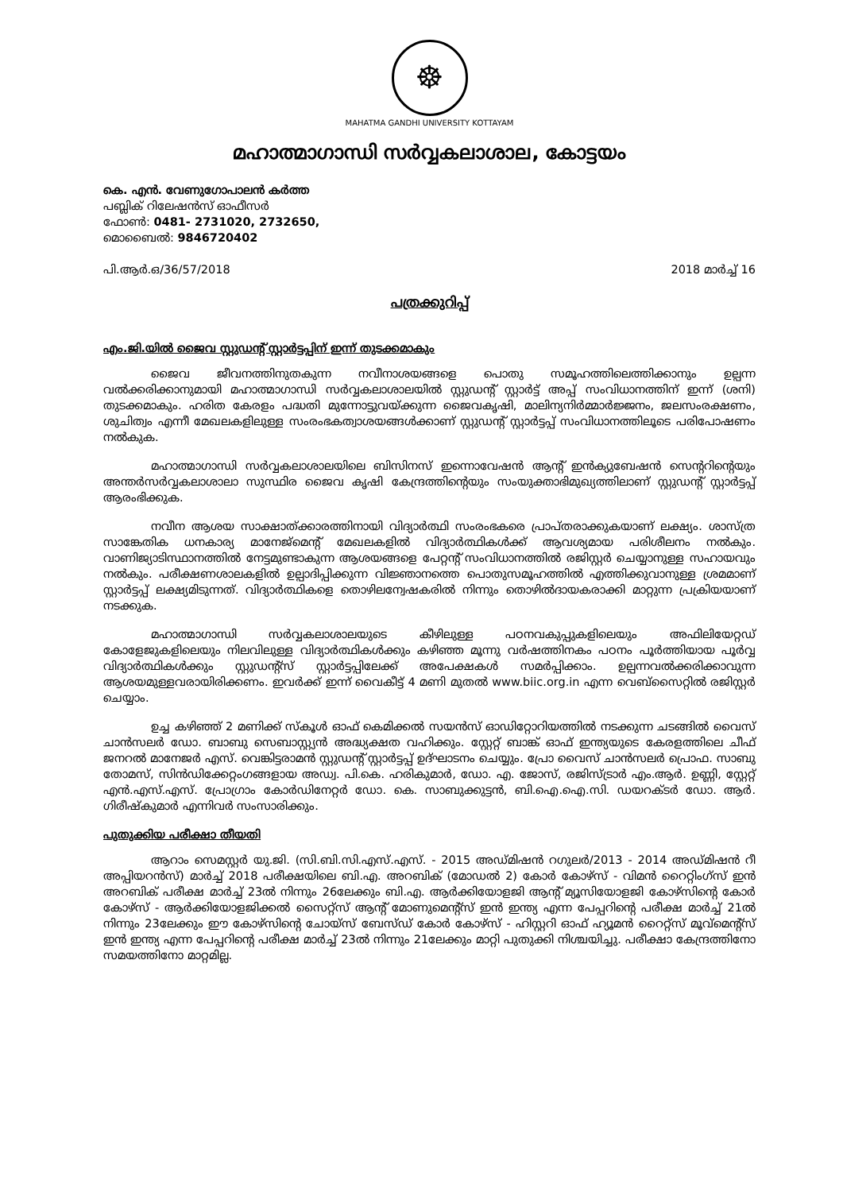☸
MAHATMA GANDHI UNIVERSITY KOTTAYAM
മഹാത്മാഗാന്ധി സർവ്വകലാശാല, കോട്ടയം
കെ. എൻ. വേണുഗോപാലൻ കർത്ത
പബ്ലിക് റിലേഷൻസ് ഓഫീസർ
ഫോൺ: 0481- 2731020, 2732650,
മൊബൈൽ: 9846720402
പി.ആർ.ഒ/36/57/2018 2018 മാർച്ച് 16
പത്രക്കുറിപ്പ്
എം.ജി.യിൽ ജൈവ സ്റ്റുഡന്റ് സ്റ്റാർട്ടപ്പിന് ഇന്ന് തുടക്കമാകും
ജൈവ ജീവനത്തിനുതകുന്ന നവീനാശയങ്ങളെ പൊതു സമൂഹത്തിലെത്തിക്കാനും ഉല്പന്ന വൽക്കരിക്കാനുമായി മഹാത്മാഗാന്ധി സർവ്വകലാശാലയിൽ സ്റ്റുഡന്റ് സ്റ്റാർട്ട് അപ്പ് സംവിധാനത്തിന് ഇന്ന് (ശനി) തുടക്കമാകും. ഹരിത കേരളം പദ്ധതി മുന്നോട്ടുവയ്ക്കുന്ന ജൈവകൃഷി, മാലിന്യനിർമ്മാർജ്ജനം, ജലസംരക്ഷണം, ശുചിത്വം എന്നീ മേഖലകളിലുള്ള സംരംഭകത്വാശയങ്ങൾക്കാണ് സ്റ്റുഡന്റ് സ്റ്റാർട്ടപ്പ് സംവിധാനത്തിലൂടെ പരിപോഷണം നൽകുക.
മഹാത്മാഗാന്ധി സർവ്വകലാശാലയിലെ ബിസിനസ് ഇന്നൊവേഷൻ ആന്റ് ഇൻക്യുബേഷൻ സെന്ററിന്റെയും അന്തർസർവ്വകലാശാലാ സുസ്ഥിര ജൈവ കൃഷി കേന്ദ്രത്തിന്റെയും സംയുക്താഭിമുഖ്യത്തിലാണ് സ്റ്റുഡന്റ് സ്റ്റാർട്ടപ്പ് ആരംഭിക്കുക.
നവീന ആശയ സാക്ഷാത്ക്കാരത്തിനായി വിദ്യാർത്ഥി സംരംഭകരെ പ്രാപ്തരാക്കുകയാണ് ലക്ഷ്യം. ശാസ്ത്ര സാങ്കേതിക ധനകാര്യ മാനേജ്മെന്റ് മേഖലകളിൽ വിദ്യാർത്ഥികൾക്ക് ആവശ്യമായ പരിശീലനം നൽകും. വാണിജ്യാടിസ്ഥാനത്തിൽ നേട്ടമുണ്ടാകുന്ന ആശയങ്ങളെ പേറ്റന്റ് സംവിധാനത്തിൽ രജിസ്റ്റർ ചെയ്യാനുള്ള സഹായവും നൽകും. പരീക്ഷണശാലകളിൽ ഉല്പാദിപ്പിക്കുന്ന വിജ്ഞാനത്തെ പൊതുസമൂഹത്തിൽ എത്തിക്കുവാനുള്ള ശ്രമമാണ് സ്റ്റാർട്ടപ്പ് ലക്ഷ്യമിടുന്നത്. വിദ്യാർത്ഥികളെ തൊഴിലന്വേഷകരിൽ നിന്നും തൊഴിൽദായകരാക്കി മാറ്റുന്ന പ്രക്രിയയാണ് നടക്കുക.
മഹാത്മാഗാന്ധി സർവ്വകലാശാലയുടെ കീഴിലുള്ള പഠനവകുപ്പുകളിലെയും അഫിലിയേറ്റഡ് കോളേജുകളിലെയും നിലവിലുള്ള വിദ്യാർത്ഥികൾക്കും കഴിഞ്ഞ മൂന്നു വർഷത്തിനകം പഠനം പൂർത്തിയായ പൂർവ്വ വിദ്യാർത്ഥികൾക്കും സ്റ്റുഡന്റ്സ് സ്റ്റാർട്ടപ്പിലേക്ക് അപേക്ഷകൾ സമർപ്പിക്കാം. ഉല്പന്നവൽക്കരിക്കാവുന്ന ആശയമുള്ളവരായിരിക്കണം. ഇവർക്ക് ഇന്ന് വൈകീട്ട് 4 മണി മുതൽ www.biic.org.in എന്ന വെബ്സൈറ്റിൽ രജിസ്റ്റർ ചെയ്യാം.
ഉച്ച കഴിഞ്ഞ് 2 മണിക്ക് സ്കൂൾ ഓഫ് കെമിക്കൽ സയൻസ് ഓഡിറ്റോറിയത്തിൽ നടക്കുന്ന ചടങ്ങിൽ വൈസ് ചാൻസലർ ഡോ. ബാബു സെബാസ്റ്റ്യൻ അദ്ധ്യക്ഷത വഹിക്കും. സ്റ്റേറ്റ് ബാങ്ക് ഓഫ് ഇന്ത്യയുടെ കേരളത്തിലെ ചീഫ് ജനറൽ മാനേജർ എസ്. വെങ്കിട്ടരാമൻ സ്റ്റുഡന്റ് സ്റ്റാർട്ടപ്പ് ഉദ്ഘാടനം ചെയ്യും. പ്രോ വൈസ് ചാൻസലർ പ്രൊഫ. സാബു തോമസ്, സിൻഡിക്കേറ്റംഗങ്ങളായ അഡ്വ. പി.കെ. ഹരികുമാർ, ഡോ. എ. ജോസ്, രജിസ്ട്രാർ എം.ആർ. ഉണ്ണി, സ്റ്റേറ്റ് എൻ.എസ്.എസ്. പ്രോഗ്രാം കോർഡിനേറ്റർ ഡോ. കെ. സാബുക്കുട്ടൻ, ബി.ഐ.ഐ.സി. ഡയറക്ടർ ഡോ. ആർ. ഗിരീഷ്കുമാർ എന്നിവർ സംസാരിക്കും.
പുതുക്കിയ പരീക്ഷാ തീയതി
ആറാം സെമസ്റ്റർ യു.ജി. (സി.ബി.സി.എസ്.എസ്. - 2015 അഡ്മിഷൻ റഗുലർ/2013 - 2014 അഡ്മിഷൻ റീ അപ്പിയറൻസ്) മാർച്ച് 2018 പരീക്ഷയിലെ ബി.എ. അറബിക് (മോഡൽ 2) കോർ കോഴ്സ് - വിമൻ റൈറ്റിംഗ്സ് ഇൻ അറബിക് പരീക്ഷ മാർച്ച് 23ൽ നിന്നും 26ലേക്കും ബി.എ. ആർക്കിയോളജി ആന്റ് മ്യൂസിയോളജി കോഴ്സിന്റെ കോർ കോഴ്സ് - ആർക്കിയോളജിക്കൽ സൈറ്റ്സ് ആന്റ് മോണുമെന്റ്സ് ഇൻ ഇന്ത്യ എന്ന പേപ്പറിന്റെ പരീക്ഷ മാർച്ച് 21ൽ നിന്നും 23ലേക്കും ഈ കോഴ്സിന്റെ ചോയ്സ് ബേസ്ഡ് കോർ കോഴ്സ് - ഹിസ്റ്ററി ഓഫ് ഹ്യൂമൻ റൈറ്റ്സ് മൂവ്മെന്റ്സ് ഇൻ ഇന്ത്യ എന്ന പേപ്പറിന്റെ പരീക്ഷ മാർച്ച് 23ൽ നിന്നും 21ലേക്കും മാറ്റി പുതുക്കി നിശ്ചയിച്ചു. പരീക്ഷാ കേന്ദ്രത്തിനോ സമയത്തിനോ മാറ്റമില്ല.